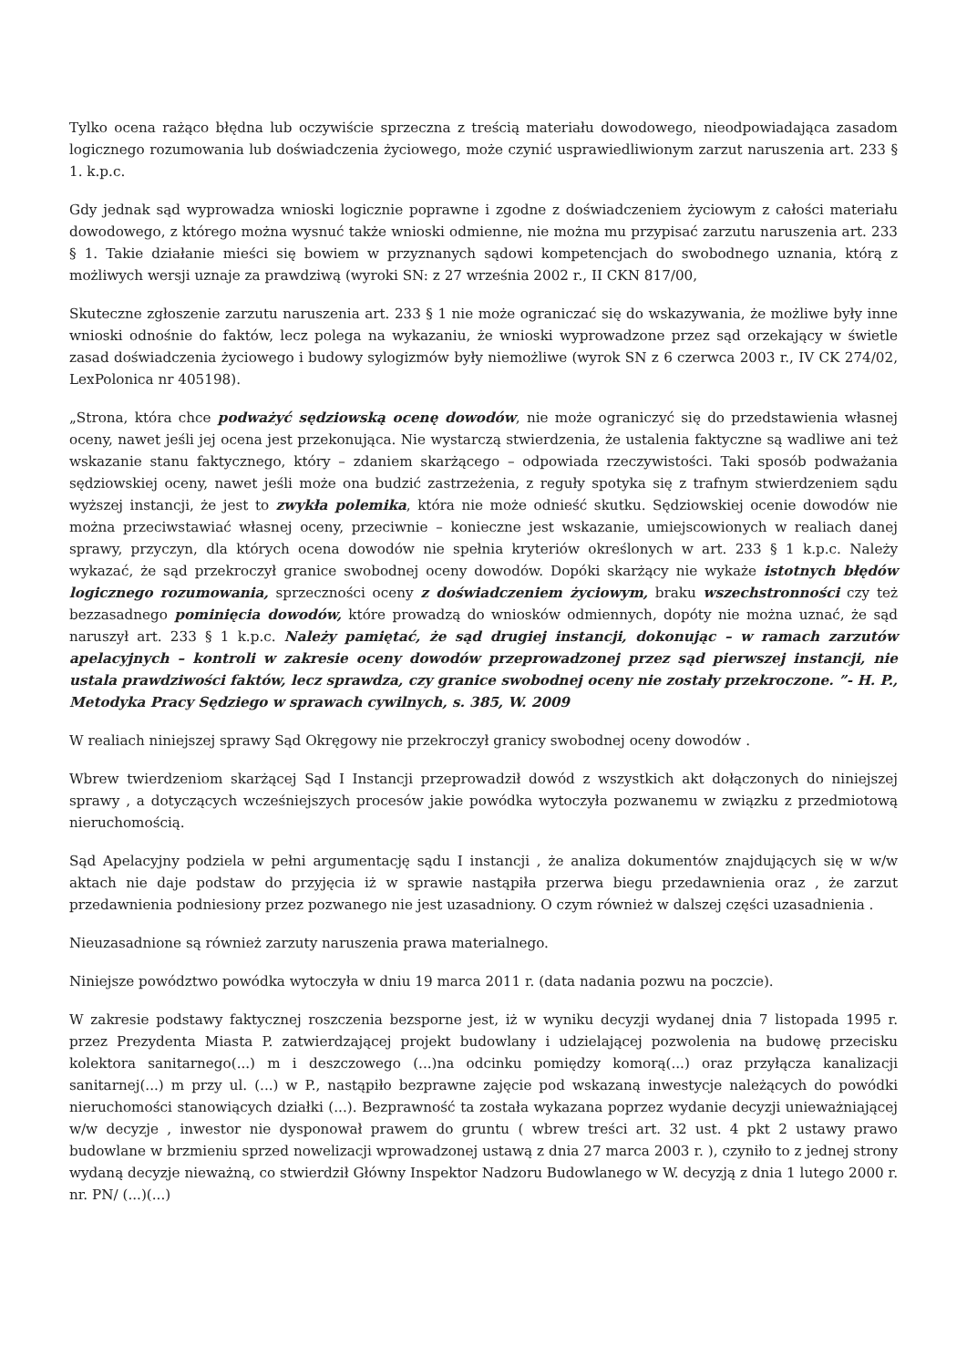Tylko ocena rażąco błędna lub oczywiście sprzeczna z treścią materiału dowodowego, nieodpowiadająca zasadom logicznego rozumowania lub doświadczenia życiowego, może czynić usprawiedliwionym zarzut naruszenia art. 233 § 1. k.p.c.
Gdy jednak sąd wyprowadza wnioski logicznie poprawne i zgodne z doświadczeniem życiowym z całości materiału dowodowego, z którego można wysnuć także wnioski odmienne, nie można mu przypisać zarzutu naruszenia art. 233 § 1. Takie działanie mieści się bowiem w przyznanych sądowi kompetencjach do swobodnego uznania, którą z możliwych wersji uznaje za prawdziwą (wyroki SN: z 27 września 2002 r., II CKN 817/00,
Skuteczne zgłoszenie zarzutu naruszenia art. 233 § 1 nie może ograniczać się do wskazywania, że możliwe były inne wnioski odnośnie do faktów, lecz polega na wykazaniu, że wnioski wyprowadzone przez sąd orzekający w świetle zasad doświadczenia życiowego i budowy sylogizmów były niemożliwe (wyrok SN z 6 czerwca 2003 r., IV CK 274/02, LexPolonica nr 405198).
„Strona, która chce podważyć sędziowską ocenę dowodów, nie może ograniczyć się do przedstawienia własnej oceny, nawet jeśli jej ocena jest przekonująca. Nie wystarczą stwierdzenia, że ustalenia faktyczne są wadliwe ani też wskazanie stanu faktycznego, który – zdaniem skarżącego – odpowiada rzeczywistości. Taki sposób podważania sędziowskiej oceny, nawet jeśli może ona budzić zastrzeżenia, z reguły spotyka się z trafnym stwierdzeniem sądu wyższej instancji, że jest to zwykła polemika, która nie może odnieść skutku. Sędziowskiej ocenie dowodów nie można przeciwstawiać własnej oceny, przeciwnie – konieczne jest wskazanie, umiejscowionych w realiach danej sprawy, przyczyn, dla których ocena dowodów nie spełnia kryteriów określonych w art. 233 § 1 k.p.c. Należy wykazać, że sąd przekroczył granice swobodnej oceny dowodów. Dopóki skarżący nie wykaże istotnych błędów logicznego rozumowania, sprzeczności oceny z doświadczeniem życiowym, braku wszechstronności czy też bezzasadnego pominięcia dowodów, które prowadzą do wniosków odmiennych, dopóty nie można uznać, że sąd naruszył art. 233 § 1 k.p.c. Należy pamiętać, że sąd drugiej instancji, dokonując – w ramach zarzutów apelacyjnych – kontroli w zakresie oceny dowodów przeprowadzonej przez sąd pierwszej instancji, nie ustala prawdziwości faktów, lecz sprawdza, czy granice swobodnej oceny nie zostały przekroczone. ”- H. P., Metodyka Pracy Sędziego w sprawach cywilnych, s. 385, W. 2009
W realiach niniejszej sprawy Sąd Okręgowy nie przekroczył granicy swobodnej oceny dowodów .
Wbrew twierdzeniom skarżącej Sąd I Instancji przeprowadził dowód z wszystkich akt dołączonych do niniejszej sprawy , a dotyczących wcześniejszych procesów jakie powódka wytoczyła pozwanemu w związku z przedmiotową nieruchomością.
Sąd Apelacyjny podziela w pełni argumentację sądu I instancji , że analiza dokumentów znajdujących się w w/w aktach nie daje podstaw do przyjęcia iż w sprawie nastąpiła przerwa biegu przedawnienia oraz , że zarzut przedawnienia podniesiony przez pozwanego nie jest uzasadniony. O czym również w dalszej części uzasadnienia .
Nieuzasadnione są również zarzuty naruszenia prawa materialnego.
Niniejsze powództwo powódka wytoczyła w dniu 19 marca 2011 r. (data nadania pozwu na poczcie).
W zakresie podstawy faktycznej roszczenia bezsporne jest, iż w wyniku decyzji wydanej dnia 7 listopada 1995 r. przez Prezydenta Miasta P. zatwierdzającej projekt budowlany i udzielającej pozwolenia na budowę przecisku kolektora sanitarnego(...) m i deszczowego (...)na odcinku pomiędzy komorą(...) oraz przyłącza kanalizacji sanitarnej(...) m przy ul. (...) w P., nastąpiło bezprawne zajęcie pod wskazaną inwestycje należących do powódki nieruchomości stanowiących działki (...). Bezprawność ta została wykazana poprzez wydanie decyzji unieważniającej w/w decyzje , inwestor nie dysponował prawem do gruntu ( wbrew treści art. 32 ust. 4 pkt 2 ustawy prawo budowlane w brzmieniu sprzed nowelizacji wprowadzonej ustawą z dnia 27 marca 2003 r. ), czyniło to z jednej strony wydaną decyzje nieważną, co stwierdził Główny Inspektor Nadzoru Budowlanego w W. decyzją z dnia 1 lutego 2000 r. nr. PN/ (...)(...)